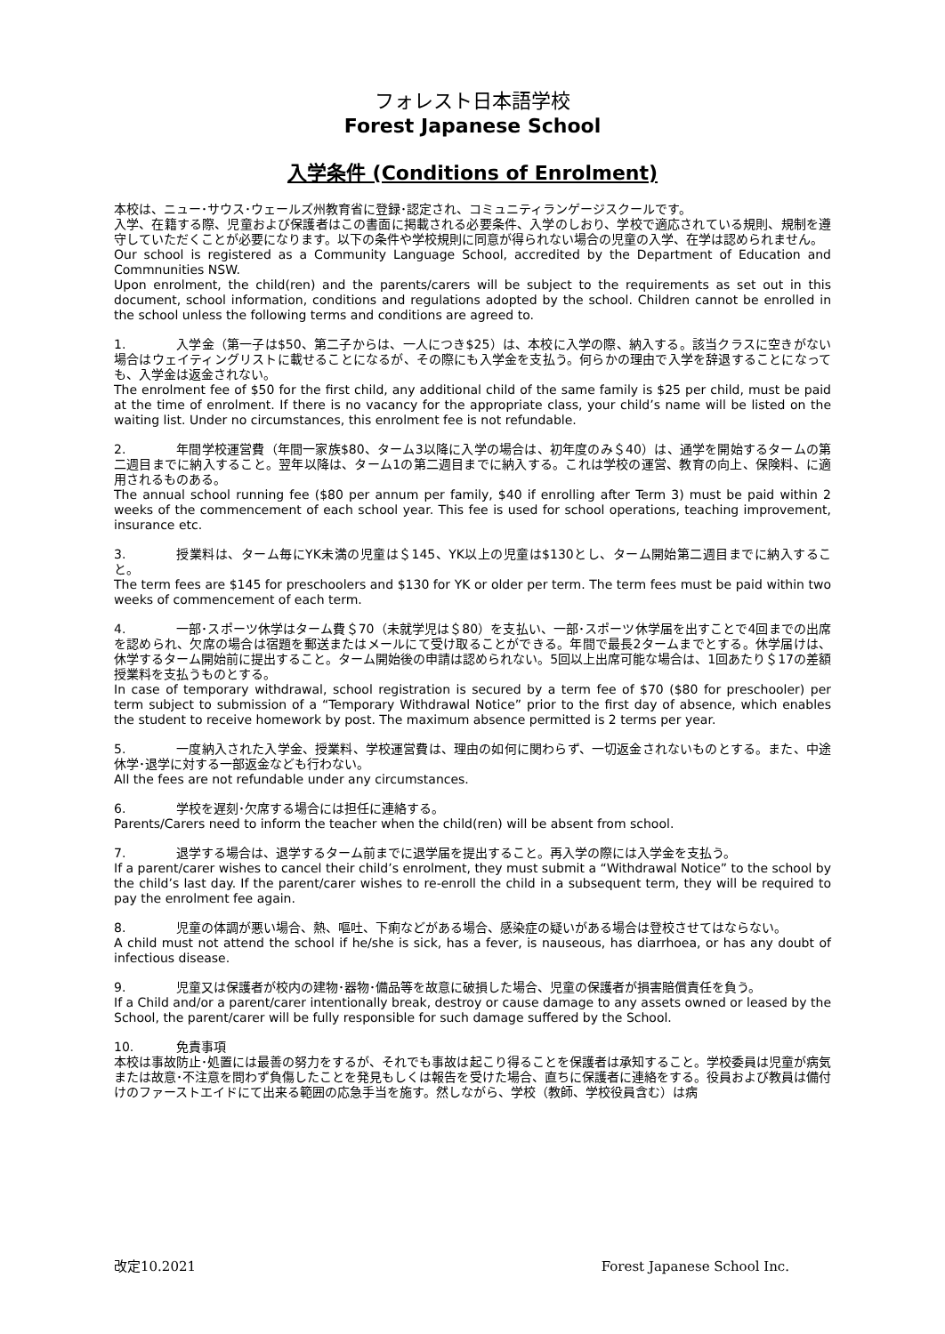フォレスト日本語学校
Forest Japanese School
入学条件 (Conditions of Enrolment)
本校は、ニュー･サウス･ウェールズ州教育省に登録･認定され、コミュニティランゲージスクールです。
入学、在籍する際、児童および保護者はこの書面に掲載される必要条件、入学のしおり、学校で適応されている規則、規制を遵守していただくことが必要になります。以下の条件や学校規則に同意が得られない場合の児童の入学、在学は認められません。
Our school is registered as a Community Language School, accredited by the Department of Education and Commnunities NSW.
Upon enrolment, the child(ren) and the parents/carers will be subject to the requirements as set out in this document, school information, conditions and regulations adopted by the school. Children cannot be enrolled in the school unless the following terms and conditions are agreed to.
1. 入学金（第一子は$50、第二子からは、一人につき$25）は、本校に入学の際、納入する。該当クラスに空きがない場合はウェイティングリストに載せることになるが、その際にも入学金を支払う。何らかの理由で入学を辞退することになっても、入学金は返金されない。
The enrolment fee of $50 for the first child, any additional child of the same family is $25 per child, must be paid at the time of enrolment. If there is no vacancy for the appropriate class, your child’s name will be listed on the waiting list. Under no circumstances, this enrolment fee is not refundable.
2. 年間学校運営費（年間一家族$80、ターム3以降に入学の場合は、初年度のみ＄40）は、通学を開始するタームの第二週目までに納入すること。翌年以降は、ターム1の第二週目までに納入する。これは学校の運営、教育の向上、保険料、に適用されるものある。
The annual school running fee ($80 per annum per family, $40 if enrolling after Term 3) must be paid within 2 weeks of the commencement of each school year. This fee is used for school operations, teaching improvement, insurance etc.
3. 授業料は、ターム毎にYK未満の児童は＄145、YK以上の児童は$130とし、ターム開始第二週目までに納入すること。
The term fees are $145 for preschoolers and $130 for YK or older per term. The term fees must be paid within two weeks of commencement of each term.
4. 一部･スポーツ休学はターム費＄70（未就学児は＄80）を支払い、一部･スポーツ休学届を出すことで4回までの出席を認められ、欠席の場合は宿題を郵送またはメールにて受け取ることができる。年間で最長2タームまでとする。休学届けは、休学するターム開始前に提出すること。ターム開始後の申請は認められない。5回以上出席可能な場合は、1回あたり＄17の差額授業料を支払うものとする。
In case of temporary withdrawal, school registration is secured by a term fee of $70 ($80 for preschooler) per term subject to submission of a “Temporary Withdrawal Notice” prior to the first day of absence, which enables the student to receive homework by post. The maximum absence permitted is 2 terms per year.
5. 一度納入された入学金、授業料、学校運営費は、理由の如何に関わらず、一切返金されないものとする。また、中途休学･退学に対する一部返金なども行わない。
All the fees are not refundable under any circumstances.
6. 学校を遅刻･欠席する場合には担任に連絡する。
Parents/Carers need to inform the teacher when the child(ren) will be absent from school.
7. 退学する場合は、退学するターム前までに退学届を提出すること。再入学の際には入学金を支払う。
If a parent/carer wishes to cancel their child’s enrolment, they must submit a “Withdrawal Notice” to the school by the child’s last day. If the parent/carer wishes to re-enroll the child in a subsequent term, they will be required to pay the enrolment fee again.
8. 児童の体調が悪い場合、熱、嘔吐、下痢などがある場合、感染症の疑いがある場合は登校させてはならない。
A child must not attend the school if he/she is sick, has a fever, is nauseous, has diarrhoea, or has any doubt of infectious disease.
9. 児童又は保護者が校内の建物･器物･備品等を故意に破損した場合、児童の保護者が損害賠償責任を負う。
If a Child and/or a parent/carer intentionally break, destroy or cause damage to any assets owned or leased by the School, the parent/carer will be fully responsible for such damage suffered by the School.
10. 免責事項
本校は事故防止･処置には最善の努力をするが、それでも事故は起こり得ることを保護者は承知すること。学校委員は児童が病気または故意･不注意を問わず負傷したことを発見もしくは報告を受けた場合、直ちに保護者に連絡をする。役員および教員は備付けのファーストエイドにて出来る範囲の応急手当を施す。然しながら、学校（教師、学校役員含む）は病
改定10.2021 Forest Japanese School Inc.